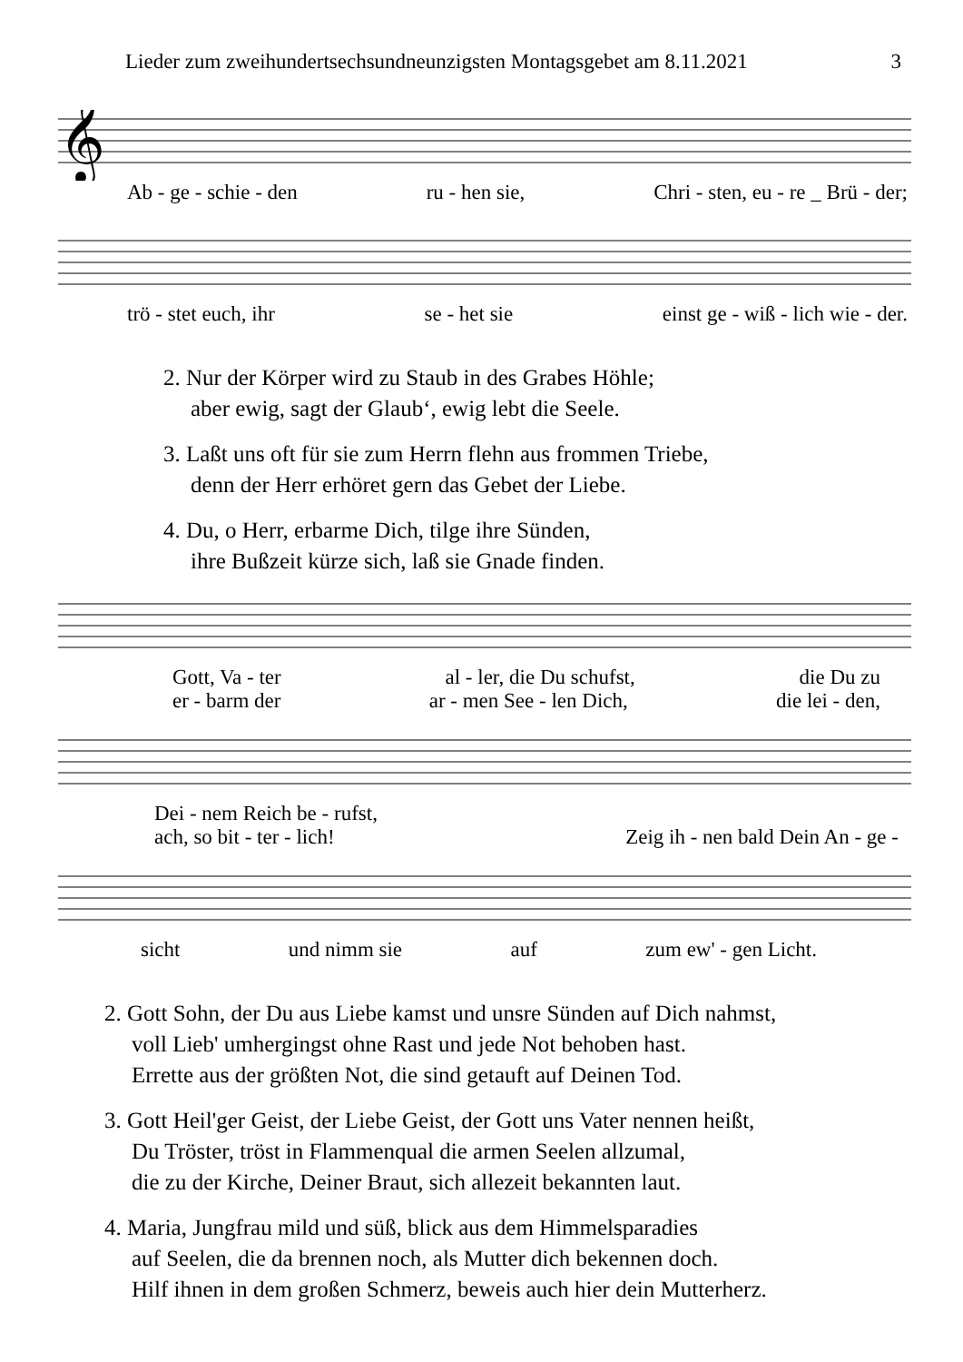Lieder zum zweihundertsechsundneunzigsten Montagsgebet am 8.11.2021 3
𝄞
Ab - ge - schie - den ru - hen sie, Chri - sten, eu - re _ Brü - der;
trö - stet euch, ihr se - het sie einst ge - wiß - lich wie - der.
2. Nur der Körper wird zu Staub in des Grabes Höhle;
aber ewig, sagt der Glaub‘, ewig lebt die Seele.
3. Laßt uns oft für sie zum Herrn flehn aus frommen Triebe,
denn der Herr erhöret gern das Gebet der Liebe.
4. Du, o Herr, erbarme Dich, tilge ihre Sünden,
ihre Bußzeit kürze sich, laß sie Gnade finden.
Gott, Va - ter al - ler, die Du schufst, die Du zu
er - barm der ar - men See - len Dich, die lei - den,
Dei - nem Reich be - rufst,
ach, so bit - ter - lich! Zeig ih - nen bald Dein An - ge -
sicht und nimm sie auf zum ew' - gen Licht.
2. Gott Sohn, der Du aus Liebe kamst und unsre Sünden auf Dich nahmst,
voll Lieb' umhergingst ohne Rast und jede Not behoben hast.
Errette aus der größten Not, die sind getauft auf Deinen Tod.
3. Gott Heil'ger Geist, der Liebe Geist, der Gott uns Vater nennen heißt,
Du Tröster, tröst in Flammenqual die armen Seelen allzumal,
die zu der Kirche, Deiner Braut, sich allezeit bekannten laut.
4. Maria, Jungfrau mild und süß, blick aus dem Himmelsparadies
auf Seelen, die da brennen noch, als Mutter dich bekennen doch.
Hilf ihnen in dem großen Schmerz, beweis auch hier dein Mutterherz.